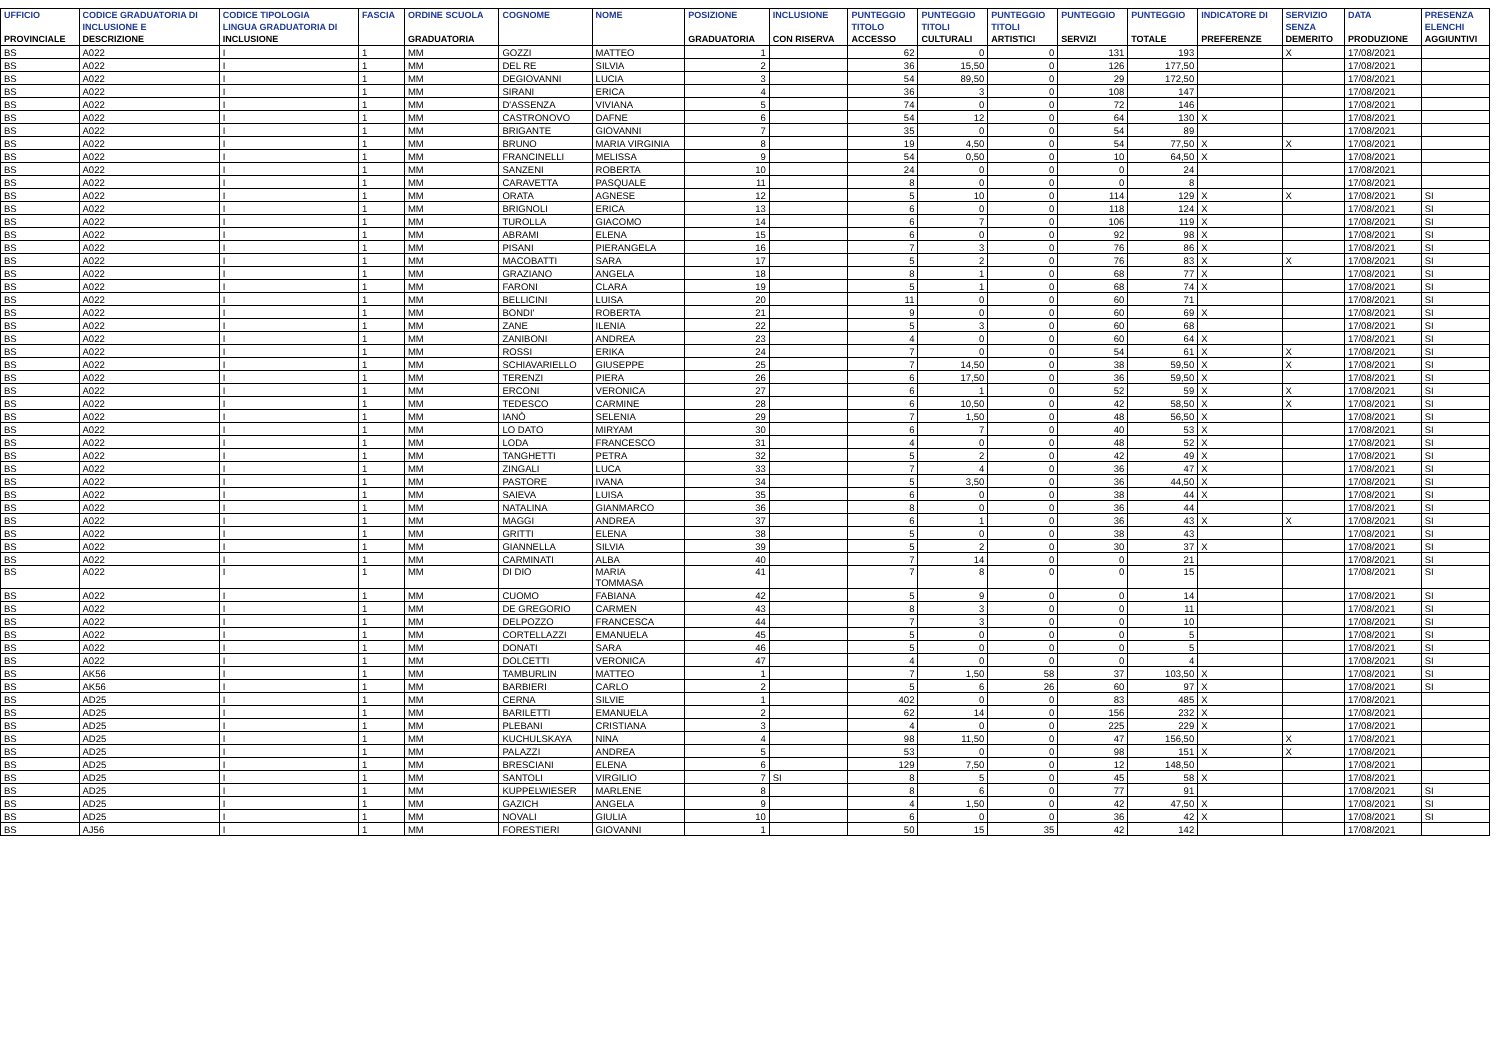| UFFICIO | CODICE GRADUATORIA DI | CODICE TIPOLOGIA | FASCIA | ORDINE SCUOLA | COGNOME | NOME | POSIZIONE | INCLUSIONE | PUNTEGGIO | PUNTEGGIO | PUNTEGGIO | PUNTEGGIO | PUNTEGGIO | INDICATORE DI | SERVIZIO | DATA | PRESENZA |
| --- | --- | --- | --- | --- | --- | --- | --- | --- | --- | --- | --- | --- | --- | --- | --- | --- | --- |
| | INCLUSIONE E | LINGUA GRADUATORIA DI | | | | | | | TITOLO | TITOLI | TITOLI | | | | SENZA | | ELENCHI |
| PROVINCIALE | DESCRIZIONE | INCLUSIONE | | GRADUATORIA | | | GRADUATORIA | CON RISERVA | ACCESSO | CULTURALI | ARTISTICI | SERVIZI | TOTALE | PREFERENZE | DEMERITO | PRODUZIONE | AGGIUNTIVI |
| BS | A022 | I | 1 | MM | GOZZI | MATTEO | 1 | | 62 | 0 | 0 | 131 | 193 | | X | 17/08/2021 | |
| BS | A022 | I | 1 | MM | DEL RE | SILVIA | 2 | | 36 | 15,50 | 0 | 126 | 177,50 | | | 17/08/2021 | |
| BS | A022 | I | 1 | MM | DEGIOVANNI | LUCIA | 3 | | 54 | 89,50 | 0 | 29 | 172,50 | | | 17/08/2021 | |
| BS | A022 | I | 1 | MM | SIRANI | ERICA | 4 | | 36 | 3 | 0 | 108 | 147 | | | 17/08/2021 | |
| BS | A022 | I | 1 | MM | D'ASSENZA | VIVIANA | 5 | | 74 | 0 | 0 | 72 | 146 | | | 17/08/2021 | |
| BS | A022 | I | 1 | MM | CASTRONOVO | DAFNE | 6 | | 54 | 12 | 0 | 64 | 130 | X | | 17/08/2021 | |
| BS | A022 | I | 1 | MM | BRIGANTE | GIOVANNI | 7 | | 35 | 0 | 0 | 54 | 89 | | | 17/08/2021 | |
| BS | A022 | I | 1 | MM | BRUNO | MARIA VIRGINIA | 8 | | 19 | 4,50 | 0 | 54 | 77,50 | X | X | 17/08/2021 | |
| BS | A022 | I | 1 | MM | FRANCINELLI | MELISSA | 9 | | 54 | 0,50 | 0 | 10 | 64,50 | X | | 17/08/2021 | |
| BS | A022 | I | 1 | MM | SANZENI | ROBERTA | 10 | | 24 | 0 | 0 | 0 | 24 | | | 17/08/2021 | |
| BS | A022 | I | 1 | MM | CARAVETTA | PASQUALE | 11 | | 8 | 0 | 0 | 0 | 8 | | | 17/08/2021 | |
| BS | A022 | I | 1 | MM | ORATA | AGNESE | 12 | | 5 | 10 | 0 | 114 | 129 | X | X | 17/08/2021 | SI |
| BS | A022 | I | 1 | MM | BRIGNOLI | ERICA | 13 | | 6 | 0 | 0 | 118 | 124 | X | | 17/08/2021 | SI |
| BS | A022 | I | 1 | MM | TUROLLA | GIACOMO | 14 | | 6 | 7 | 0 | 106 | 119 | X | | 17/08/2021 | SI |
| BS | A022 | I | 1 | MM | ABRAMI | ELENA | 15 | | 6 | 0 | 0 | 92 | 98 | X | | 17/08/2021 | SI |
| BS | A022 | I | 1 | MM | PISANI | PIERANGELA | 16 | | 7 | 3 | 0 | 76 | 86 | X | | 17/08/2021 | SI |
| BS | A022 | I | 1 | MM | MACOBATTI | SARA | 17 | | 5 | 2 | 0 | 76 | 83 | X | X | 17/08/2021 | SI |
| BS | A022 | I | 1 | MM | GRAZIANO | ANGELA | 18 | | 8 | 1 | 0 | 68 | 77 | X | | 17/08/2021 | SI |
| BS | A022 | I | 1 | MM | FARONI | CLARA | 19 | | 5 | 1 | 0 | 68 | 74 | X | | 17/08/2021 | SI |
| BS | A022 | I | 1 | MM | BELLICINI | LUISA | 20 | | 11 | 0 | 0 | 60 | 71 | | | 17/08/2021 | SI |
| BS | A022 | I | 1 | MM | BONDI' | ROBERTA | 21 | | 9 | 0 | 0 | 60 | 69 | X | | 17/08/2021 | SI |
| BS | A022 | I | 1 | MM | ZANE | ILENIA | 22 | | 5 | 3 | 0 | 60 | 68 | | | 17/08/2021 | SI |
| BS | A022 | I | 1 | MM | ZANIBONI | ANDREA | 23 | | 4 | 0 | 0 | 60 | 64 | X | | 17/08/2021 | SI |
| BS | A022 | I | 1 | MM | ROSSI | ERIKA | 24 | | 7 | 0 | 0 | 54 | 61 | X | X | 17/08/2021 | SI |
| BS | A022 | I | 1 | MM | SCHIAVARIELLO | GIUSEPPE | 25 | | 7 | 14,50 | 0 | 38 | 59,50 | X | X | 17/08/2021 | SI |
| BS | A022 | I | 1 | MM | TERENZI | PIERA | 26 | | 6 | 17,50 | 0 | 36 | 59,50 | X | | 17/08/2021 | SI |
| BS | A022 | I | 1 | MM | ERCONI | VERONICA | 27 | | 6 | 1 | 0 | 52 | 59 | X | X | 17/08/2021 | SI |
| BS | A022 | I | 1 | MM | TEDESCO | CARMINE | 28 | | 6 | 10,50 | 0 | 42 | 58,50 | X | X | 17/08/2021 | SI |
| BS | A022 | I | 1 | MM | IANÒ | SELENIA | 29 | | 7 | 1,50 | 0 | 48 | 56,50 | X | | 17/08/2021 | SI |
| BS | A022 | I | 1 | MM | LO DATO | MIRYAM | 30 | | 6 | 7 | 0 | 40 | 53 | X | | 17/08/2021 | SI |
| BS | A022 | I | 1 | MM | LODA | FRANCESCO | 31 | | 4 | 0 | 0 | 48 | 52 | X | | 17/08/2021 | SI |
| BS | A022 | I | 1 | MM | TANGHETTI | PETRA | 32 | | 5 | 2 | 0 | 42 | 49 | X | | 17/08/2021 | SI |
| BS | A022 | I | 1 | MM | ZINGALI | LUCA | 33 | | 7 | 4 | 0 | 36 | 47 | X | | 17/08/2021 | SI |
| BS | A022 | I | 1 | MM | PASTORE | IVANA | 34 | | 5 | 3,50 | 0 | 36 | 44,50 | X | | 17/08/2021 | SI |
| BS | A022 | I | 1 | MM | SAIEVA | LUISA | 35 | | 6 | 0 | 0 | 38 | 44 | X | | 17/08/2021 | SI |
| BS | A022 | I | 1 | MM | NATALINA | GIANMARCO | 36 | | 8 | 0 | 0 | 36 | 44 | | | 17/08/2021 | SI |
| BS | A022 | I | 1 | MM | MAGGI | ANDREA | 37 | | 6 | 1 | 0 | 36 | 43 | X | X | 17/08/2021 | SI |
| BS | A022 | I | 1 | MM | GRITTI | ELENA | 38 | | 5 | 0 | 0 | 38 | 43 | | | 17/08/2021 | SI |
| BS | A022 | I | 1 | MM | GIANNELLA | SILVIA | 39 | | 5 | 2 | 0 | 30 | 37 | X | | 17/08/2021 | SI |
| BS | A022 | I | 1 | MM | CARMINATI | ALBA | 40 | | 7 | 14 | 0 | 0 | 21 | | | 17/08/2021 | SI |
| BS | A022 | I | 1 | MM | DI DIO | MARIA TOMMASA | 41 | | 7 | 8 | 0 | 0 | 15 | | | 17/08/2021 | SI |
| BS | A022 | I | 1 | MM | CUOMO | FABIANA | 42 | | 5 | 9 | 0 | 0 | 14 | | | 17/08/2021 | SI |
| BS | A022 | I | 1 | MM | DE GREGORIO | CARMEN | 43 | | 8 | 3 | 0 | 0 | 11 | | | 17/08/2021 | SI |
| BS | A022 | I | 1 | MM | DELPOZZO | FRANCESCA | 44 | | 7 | 3 | 0 | 0 | 10 | | | 17/08/2021 | SI |
| BS | A022 | I | 1 | MM | CORTELLAZZI | EMANUELA | 45 | | 5 | 0 | 0 | 0 | 5 | | | 17/08/2021 | SI |
| BS | A022 | I | 1 | MM | DONATI | SARA | 46 | | 5 | 0 | 0 | 0 | 5 | | | 17/08/2021 | SI |
| BS | A022 | I | 1 | MM | DOLCETTI | VERONICA | 47 | | 4 | 0 | 0 | 0 | 4 | | | 17/08/2021 | SI |
| BS | AK56 | I | 1 | MM | TAMBURLIN | MATTEO | 1 | | 7 | 1,50 | 58 | 37 | 103,50 | X | | 17/08/2021 | SI |
| BS | AK56 | I | 1 | MM | BARBIERI | CARLO | 2 | | 5 | 6 | 26 | 60 | 97 | X | | 17/08/2021 | SI |
| BS | AD25 | I | 1 | MM | CERNA | SILVIE | 1 | | 402 | 0 | 0 | 83 | 485 | X | | 17/08/2021 | |
| BS | AD25 | I | 1 | MM | BARILETTI | EMANUELA | 2 | | 62 | 14 | 0 | 156 | 232 | X | | 17/08/2021 | |
| BS | AD25 | I | 1 | MM | PLEBANI | CRISTIANA | 3 | | 4 | 0 | 0 | 225 | 229 | X | | 17/08/2021 | |
| BS | AD25 | I | 1 | MM | KUCHULSKAYA | NINA | 4 | | 98 | 11,50 | 0 | 47 | 156,50 | | X | 17/08/2021 | |
| BS | AD25 | I | 1 | MM | PALAZZI | ANDREA | 5 | | 53 | 0 | 0 | 98 | 151 | X | X | 17/08/2021 | |
| BS | AD25 | I | 1 | MM | BRESCIANI | ELENA | 6 | | 129 | 7,50 | 0 | 12 | 148,50 | | | 17/08/2021 | |
| BS | AD25 | I | 1 | MM | SANTOLI | VIRGILIO | 7 | SI | 8 | 5 | 0 | 45 | 58 | X | | 17/08/2021 | |
| BS | AD25 | I | 1 | MM | KUPPELWIESER | MARLENE | 8 | | 8 | 6 | 0 | 77 | 91 | | | 17/08/2021 | SI |
| BS | AD25 | I | 1 | MM | GAZICH | ANGELA | 9 | | 4 | 1,50 | 0 | 42 | 47,50 | X | | 17/08/2021 | SI |
| BS | AD25 | I | 1 | MM | NOVALI | GIULIA | 10 | | 6 | 0 | 0 | 36 | 42 | X | | 17/08/2021 | SI |
| BS | AJ56 | I | 1 | MM | FORESTIERI | GIOVANNI | 1 | | 50 | 15 | 35 | 42 | 142 | | | 17/08/2021 | |